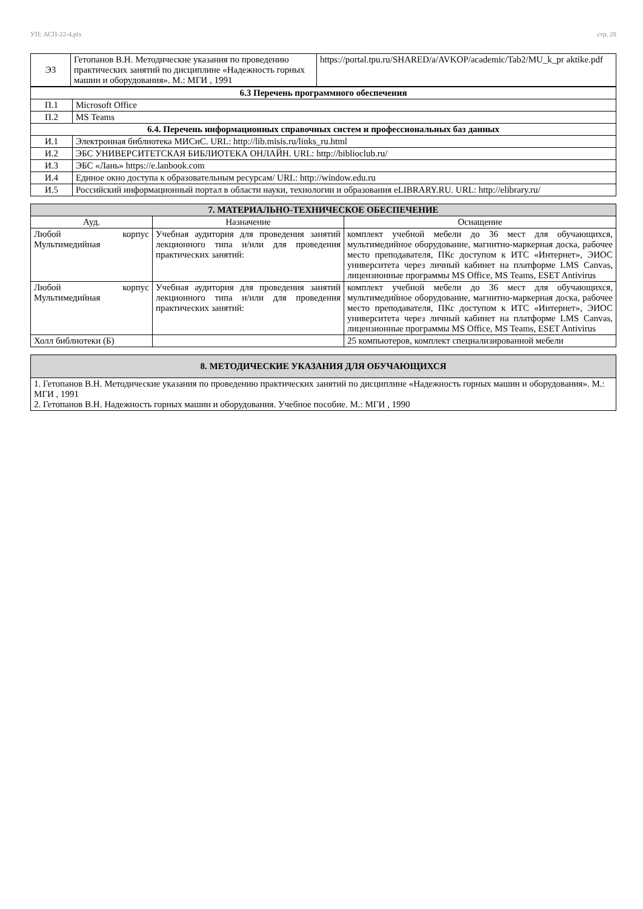УП: АСП-22-4.plx стр. 28
| Э3 | Гетопанов В.Н. Методические указания по проведению практических занятий по дисциплине «Надежность горных машин и оборудования». М.: МГИ , 1991 | https://portal.tpu.ru/SHARED/a/AVKOP/academic/Tab2/MU_k_pr aktike.pdf |
| 6.3 Перечень программного обеспечения | |
| --- | --- |
| П.1 | Microsoft Office |
| П.2 | MS Teams |
| 6.4. Перечень информационных справочных систем и профессиональных баз данных | |
| И.1 | Электронная библиотека МИСиС. URL: http://lib.misis.ru/links_ru.html |
| И.2 | ЭБС УНИВЕРСИТЕТСКАЯ БИБЛИОТЕКА ОНЛАЙН. URL: http://biblioclub.ru/ |
| И.3 | ЭБС «Лань» https://e.lanbook.com |
| И.4 | Единое окно доступа к образовательным ресурсам/ URL: http://window.edu.ru |
| И.5 | Российский информационный портал в области науки, технологии и образования eLIBRARY.RU. URL: http://elibrary.ru/ |
| 7. МАТЕРИАЛЬНО-ТЕХНИЧЕСКОЕ ОБЕСПЕЧЕНИЕ | | |
| Ауд. | Назначение | Оснащение |
| Любой корпус Мультимедийная | Учебная аудитория для проведения занятий лекционного типа и/или для проведения практических занятий: | комплект учебной мебели до 36 мест для обучающихся, мультимедийное оборудование, магнитно-маркерная доска, рабочее место преподавателя, ПКс доступом к ИТС «Интернет», ЭИОС университета через личный кабинет на платформе LMS Canvas, лицензионные программы MS Office, MS Teams, ESET Antivirus |
| Любой корпус Мультимедийная | Учебная аудитория для проведения занятий лекционного типа и/или для проведения практических занятий: | комплект учебной мебели до 36 мест для обучающихся, мультимедийное оборудование, магнитно-маркерная доска, рабочее место преподавателя, ПКс доступом к ИТС «Интернет», ЭИОС университета через личный кабинет на платформе LMS Canvas, лицензионные программы MS Office, MS Teams, ESET Antivirus |
| Холл библиотеки (Б) | | 25 компьютеров, комплект специализированной мебели |
| 8. МЕТОДИЧЕСКИЕ УКАЗАНИЯ ДЛЯ ОБУЧАЮЩИХСЯ |
| 1. Гетопанов В.Н. Методические указания по проведению практических занятий по дисциплине «Надежность горных машин и оборудования». М.: МГИ , 1991 2. Гетопанов В.Н. Надежность горных машин и оборудования. Учебное пособие. М.: МГИ , 1990 |